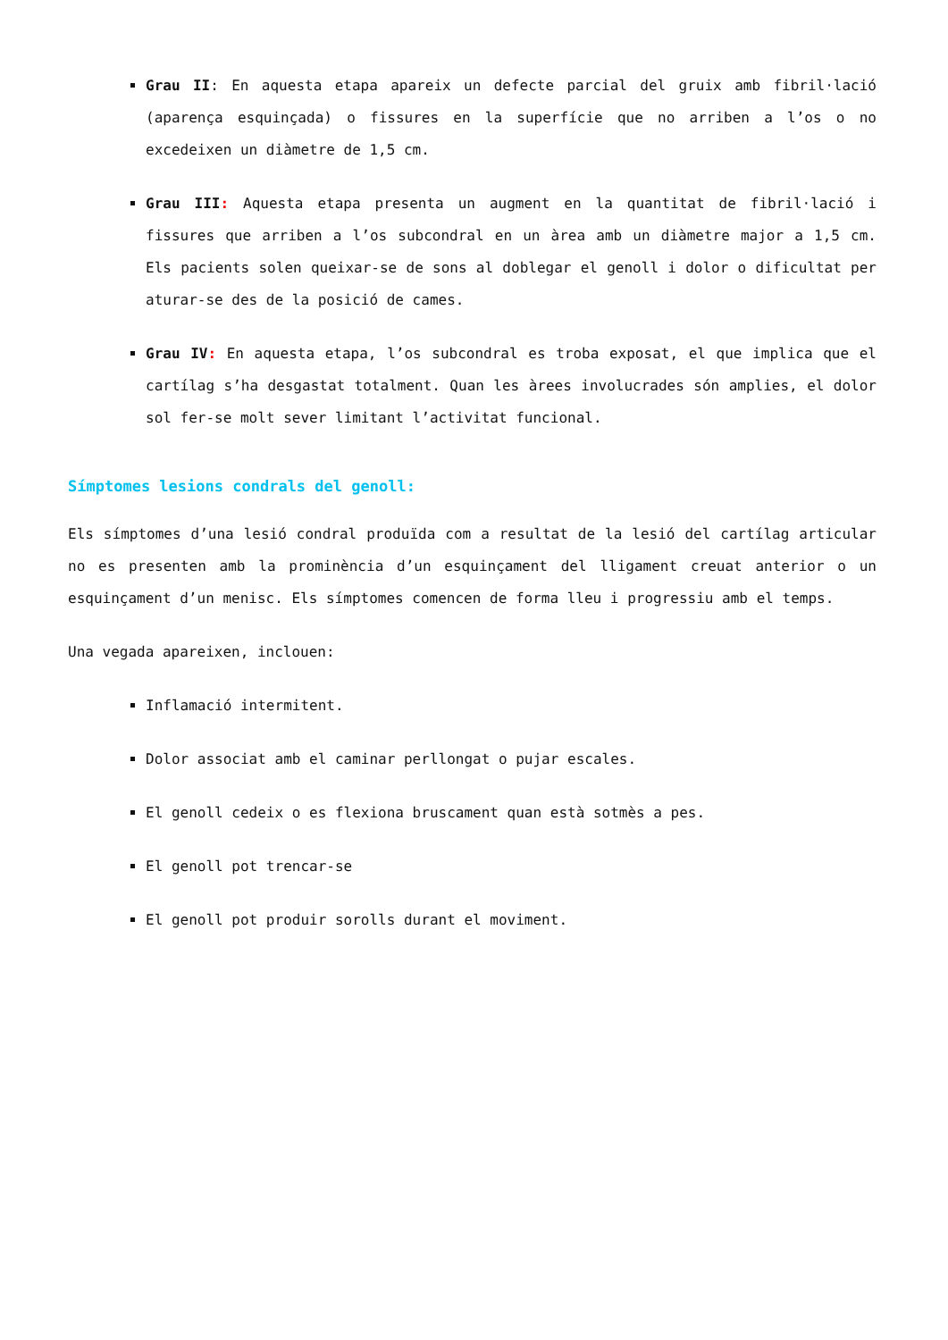Grau II: En aquesta etapa apareix un defecte parcial del gruix amb fibril·lació (aparença esquinçada) o fissures en la superfície que no arriben a l’os o no excedeixen un diàmetre de 1,5 cm.
Grau III: Aquesta etapa presenta un augment en la quantitat de fibril·lació i fissures que arriben a l’os subcondral en un àrea amb un diàmetre major a 1,5 cm. Els pacients solen queixar-se de sons al doblegar el genoll i dolor o dificultat per aturar-se des de la posició de cames.
Grau IV: En aquesta etapa, l’os subcondral es troba exposat, el que implica que el cartílag s’ha desgastat totalment. Quan les àrees involucrades són amplies, el dolor sol fer-se molt sever limitant l’activitat funcional.
Símptomes lesions condrals del genoll:
Els símptomes d’una lesió condral produïda com a resultat de la lesió del cartílag articular no es presenten amb la prominència d’un esquinçament del lligament creuat anterior o un esquinçament d’un menisc. Els símptomes comencen de forma lleu i progressiu amb el temps.
Una vegada apareixen, inclouen:
Inflamació intermitent.
Dolor associat amb el caminar perllongat o pujar escales.
El genoll cedeix o es flexiona bruscament quan està sotmès a pes.
El genoll pot trencar-se
El genoll pot produir sorolls durant el moviment.